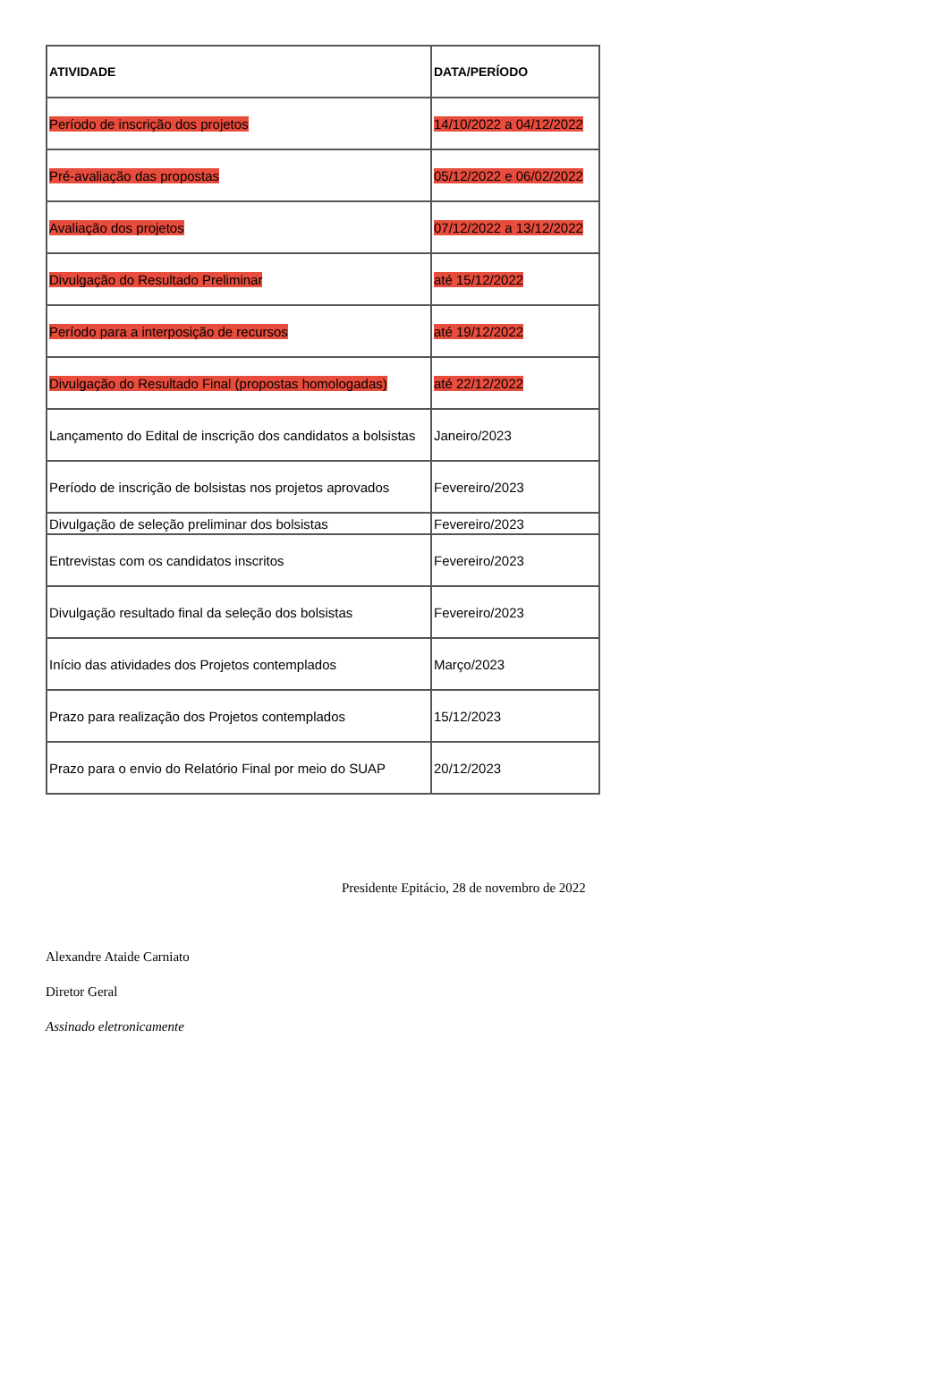| ATIVIDADE | DATA/PERÍODO |
| --- | --- |
| Período de inscrição dos projetos | 14/10/2022 a 04/12/2022 |
| Pré-avaliação das propostas | 05/12/2022 e 06/02/2022 |
| Avaliação dos projetos | 07/12/2022 a 13/12/2022 |
| Divulgação do Resultado Preliminar | até 15/12/2022 |
| Período para a interposição de recursos | até 19/12/2022 |
| Divulgação do Resultado Final (propostas homologadas) | até 22/12/2022 |
| Lançamento do Edital de inscrição dos candidatos a bolsistas | Janeiro/2023 |
| Período de inscrição de bolsistas nos projetos aprovados | Fevereiro/2023 |
| Divulgação de seleção preliminar dos bolsistas | Fevereiro/2023 |
| Entrevistas com os candidatos inscritos | Fevereiro/2023 |
| Divulgação resultado final da seleção dos bolsistas | Fevereiro/2023 |
| Início das atividades dos Projetos contemplados | Março/2023 |
| Prazo para realização dos Projetos contemplados | 15/12/2023 |
| Prazo para o envio do Relatório Final por meio do SUAP | 20/12/2023 |
Presidente Epitácio, 28 de novembro de 2022
Alexandre Ataide Carniato
Diretor Geral
Assinado eletronicamente